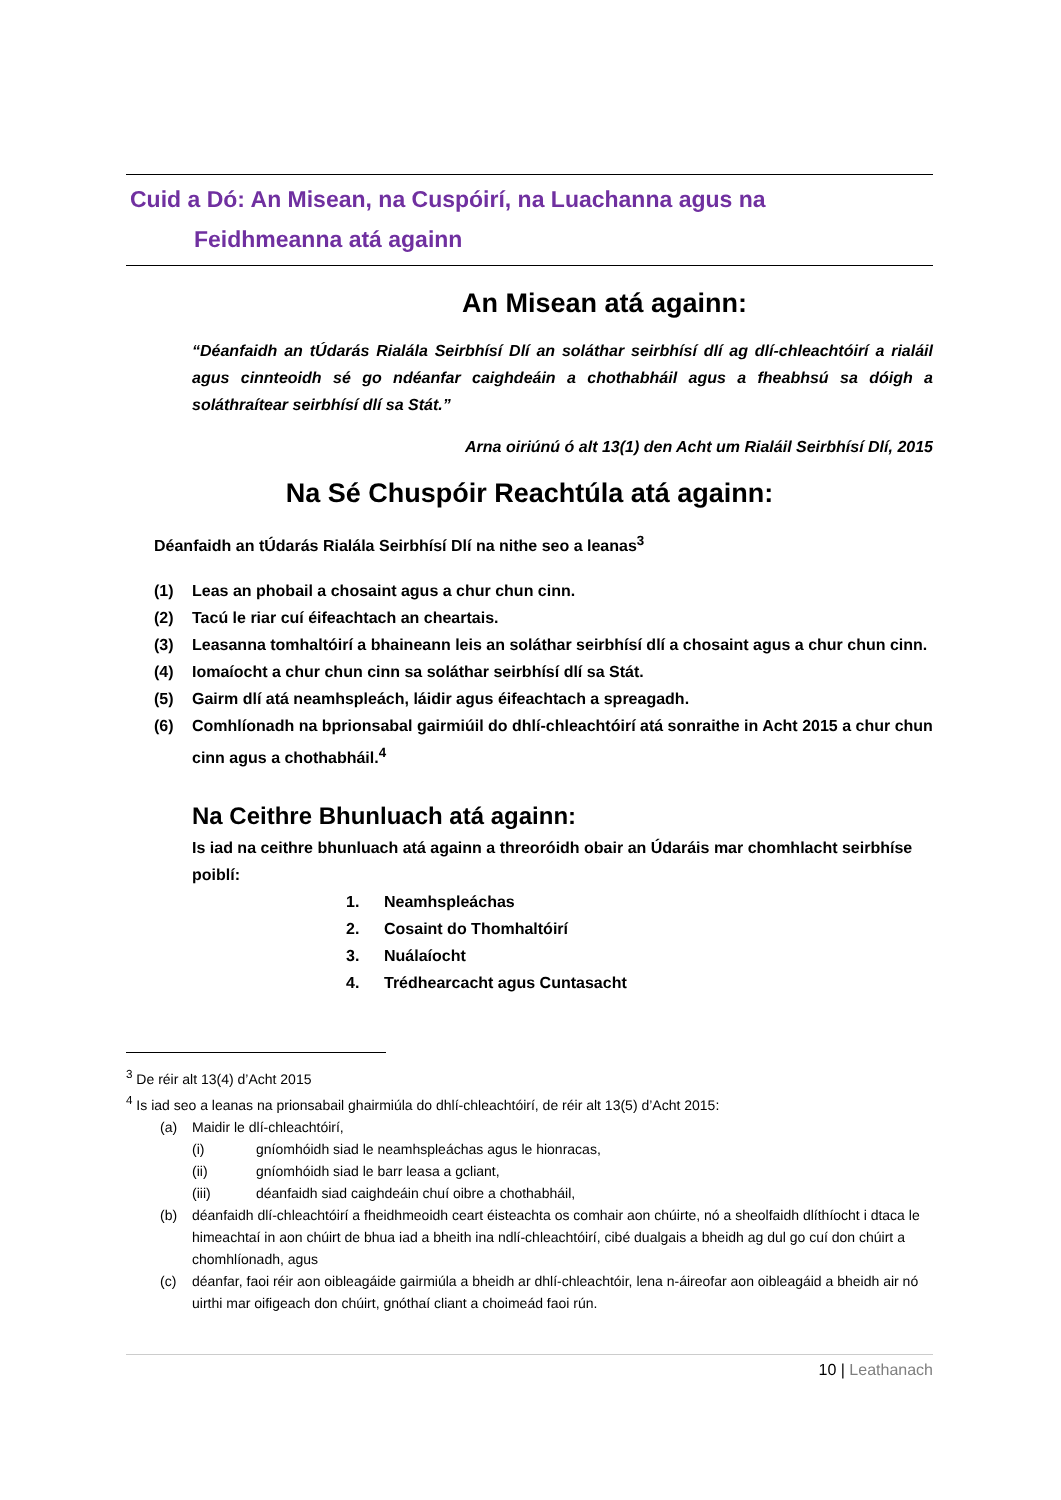Cuid a Dó: An Misean, na Cuspóirí, na Luachanna agus na
Feidhmeanna atá againn
An Misean atá againn:
“Déanfaidh an tÚdarás Rialála Seirbhísí Dlí an soláthar seirbhísí dlí ag dlí-chleachtóirí a rialáil agus cinnteoidh sé go ndéanfar caighdeáin a chothabháil agus a fheabhsú sa dóigh a soláthraítear seirbhísí dlí sa Stát.”
Arna oiriúnú ó alt 13(1) den Acht um Rialáil Seirbhísí Dlí, 2015
Na Sé Chuspóir Reachtúla atá againn:
Déanfaidh an tÚdarás Rialála Seirbhísí Dlí na nithe seo a leanas<sup>3</sup>
(1) Leas an phobail a chosaint agus a chur chun cinn.
(2) Tacú le riar cuí éifeachtach an cheartais.
(3) Leasanna tomhaltóirí a bhaineann leis an soláthar seirbhísí dlí a chosaint agus a chur chun cinn.
(4) Iomaíocht a chur chun cinn sa soláthar seirbhísí dlí sa Stát.
(5) Gairm dlí atá neamhspleách, láidir agus éifeachtach a spreagadh.
(6) Comhlíonadh na bprionsabal gairmiúil do dhlí-chleachtóirí atá sonraithe in Acht 2015 a chur chun cinn agus a chothabháil.<sup>4</sup>
Na Ceithre Bhunluach atá againn:
Is iad na ceithre bhunluach atá againn a threoróidh obair an Údaráis mar chomhlacht seirbhíse poiblí:
1. Neamhspleáchas
2. Cosaint do Thomhaltóirí
3. Nuálaíocht
4. Trédhearcacht agus Cuntasacht
<sup>3</sup> De réir alt 13(4) d’Acht 2015
<sup>4</sup> Is iad seo a leanas na prionsabail ghairmiúla do dhlí-chleachtóirí, de réir alt 13(5) d’Acht 2015:
(a) Maidir le dlí-chleachtóirí,
(i) gníomhóidh siad le neamhspleáchas agus le hionracas,
(ii) gníomhóidh siad le barr leasa a gcliant,
(iii) déanfaidh siad caighdeáin chuí oibre a chothabháil,
(b) déanfaidh dlí-chleachtóirí a fheidhmeoidh ceart éisteachta os comhair aon chúirte, nó a sheolfaidh dlíthíocht i dtaca le himeachtaí in aon chúirt de bhua iad a bheith ina ndlí-chleachtóirí, cibé dualgais a bheidh ag dul go cuí don chúirt a chomhlíonadh, agus
(c) déanfar, faoi réir aon oibleagáide gairmiúla a bheidh ar dhlí-chleachtóir, lena n-áireofar aon oibleagáid a bheidh air nó uirthi mar oifigeach don chúirt, gnóthaí cliant a choimeád faoi rún.
10 | Leathanach